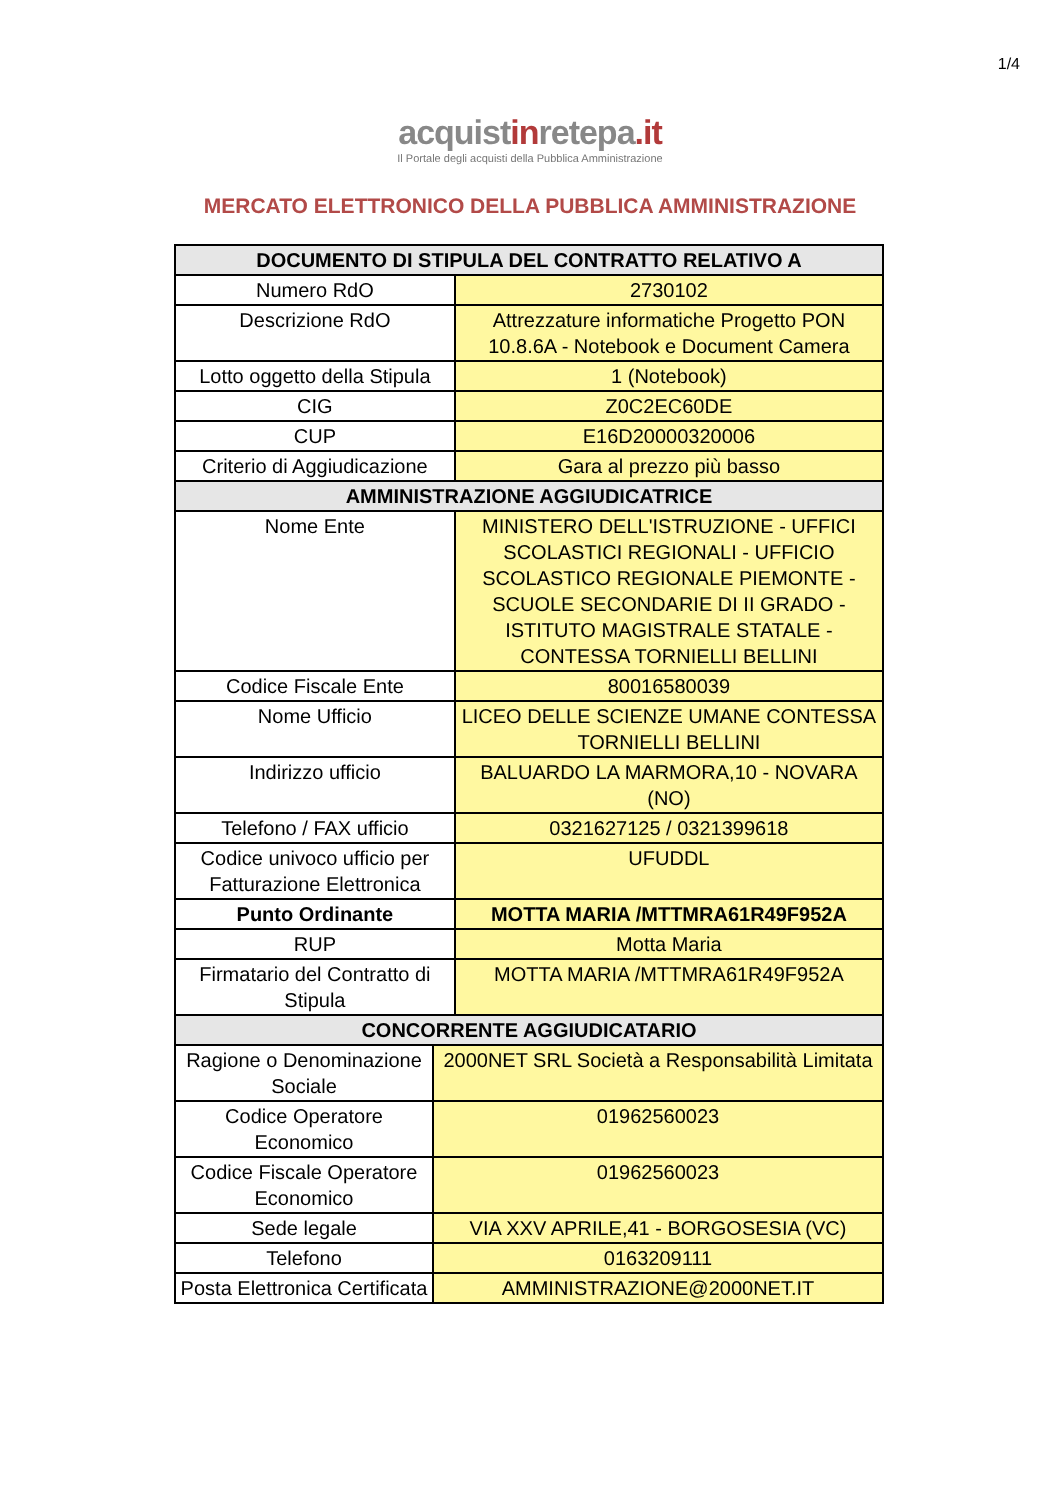1/4
acquistinretepa.it
Il Portale degli acquisti della Pubblica Amministrazione
MERCATO ELETTRONICO DELLA PUBBLICA AMMINISTRAZIONE
| DOCUMENTO DI STIPULA DEL CONTRATTO RELATIVO A | | |
| --- | --- | --- |
| Numero RdO | | 2730102 |
| Descrizione RdO | | Attrezzature informatiche Progetto PON 10.8.6A - Notebook e Document Camera |
| Lotto oggetto della Stipula | | 1 (Notebook) |
| CIG | | Z0C2EC60DE |
| CUP | | E16D20000320006 |
| Criterio di Aggiudicazione | | Gara al prezzo più basso |
| AMMINISTRAZIONE AGGIUDICATRICE | | |
| Nome Ente | | MINISTERO DELL'ISTRUZIONE - UFFICI SCOLASTICI REGIONALI - UFFICIO SCOLASTICO REGIONALE PIEMONTE - SCUOLE SECONDARIE DI II GRADO - ISTITUTO MAGISTRALE STATALE - CONTESSA TORNIELLI BELLINI |
| Codice Fiscale Ente | | 80016580039 |
| Nome Ufficio | | LICEO DELLE SCIENZE UMANE CONTESSA TORNIELLI BELLINI |
| Indirizzo ufficio | | BALUARDO LA MARMORA,10 - NOVARA (NO) |
| Telefono / FAX ufficio | | 0321627125 / 0321399618 |
| Codice univoco ufficio per Fatturazione Elettronica | | UFUDDL |
| Punto Ordinante | | MOTTA MARIA /MTTMRA61R49F952A |
| RUP | | Motta Maria |
| Firmatario del Contratto di Stipula | | MOTTA MARIA /MTTMRA61R49F952A |
| CONCORRENTE AGGIUDICATARIO | | |
| Ragione o Denominazione Sociale | 2000NET SRL Società a Responsabilità Limitata | |
| Codice Operatore Economico | 01962560023 | |
| Codice Fiscale Operatore Economico | 01962560023 | |
| Sede legale | VIA XXV APRILE,41 - BORGOSESIA (VC) | |
| Telefono | 0163209111 | |
| Posta Elettronica Certificata | AMMINISTRAZIONE@2000NET.IT | |